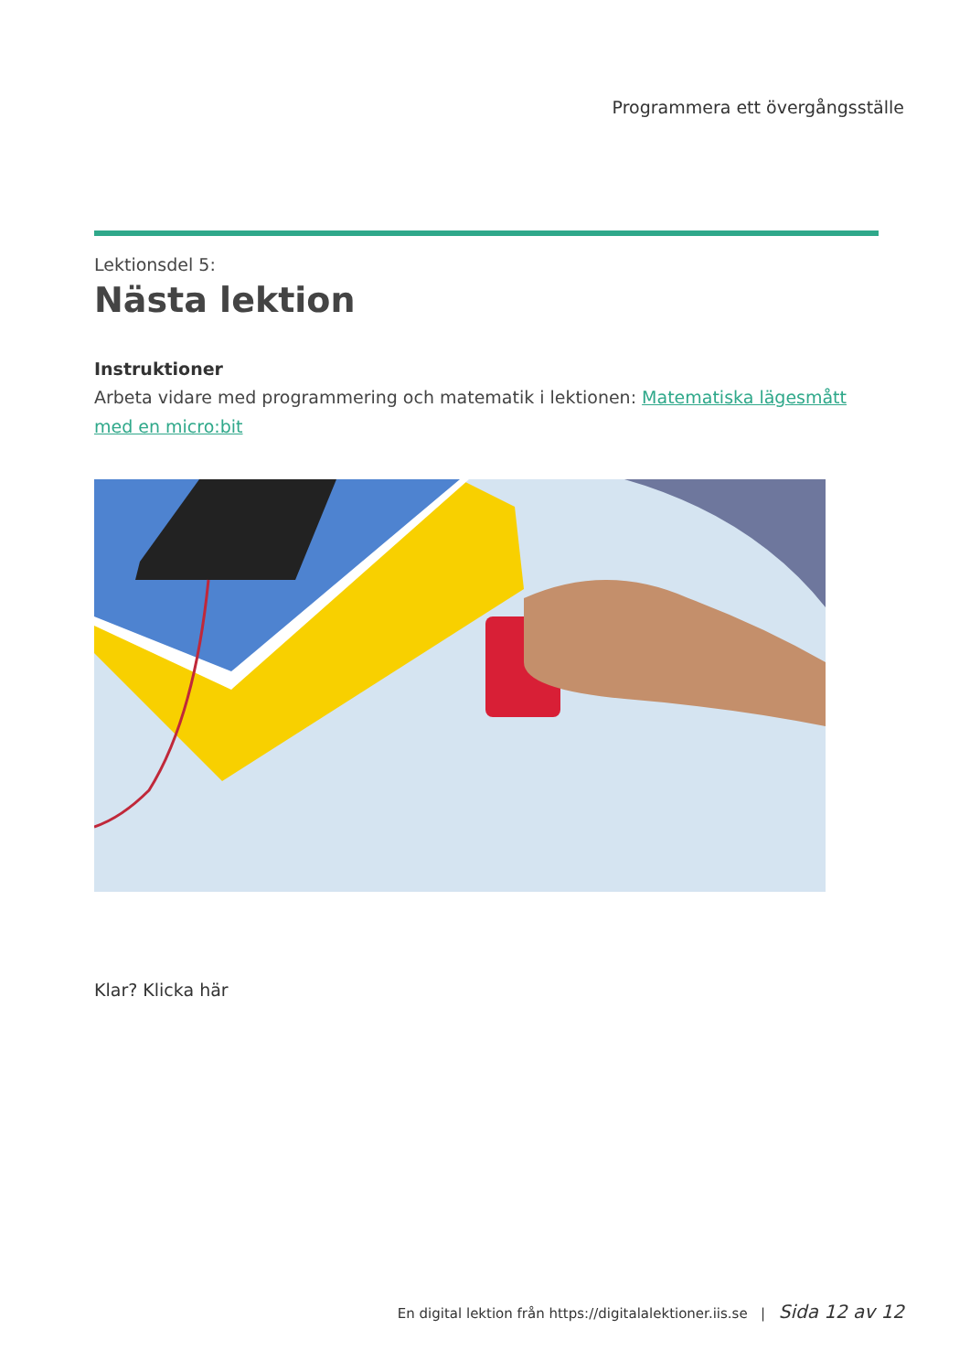Programmera ett övergångsställe
Lektionsdel 5:
Nästa lektion
Instruktioner
Arbeta vidare med programmering och matematik i lektionen: Matematiska lägesmått med en micro:bit
Klar? Klicka här
En digital lektion från https://digitalalektioner.iis.se | Sida 12 av 12